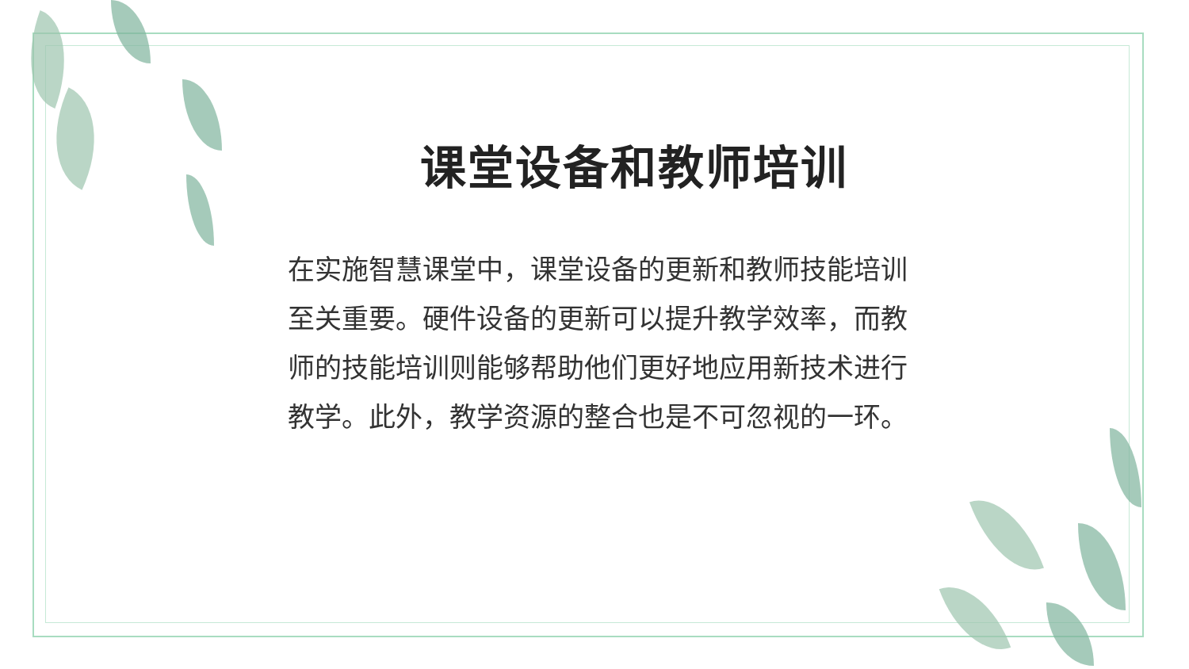课堂设备和教师培训
在实施智慧课堂中，课堂设备的更新和教师技能培训至关重要。硬件设备的更新可以提升教学效率，而教师的技能培训则能够帮助他们更好地应用新技术进行教学。此外，教学资源的整合也是不可忽视的一环。